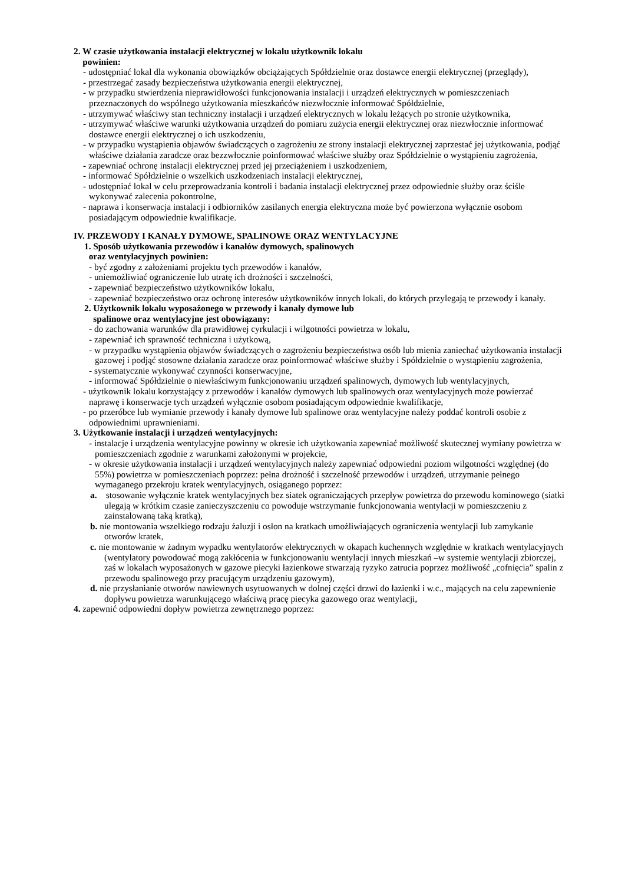2. W czasie użytkowania instalacji elektrycznej w lokalu użytkownik lokalu
powinien:
- udostępniać lokal dla wykonania obowiązków obciążających Spółdzielnie oraz dostawce energii elektrycznej (przeglądy),
- przestrzegać zasady bezpieczeństwa użytkowania energii elektrycznej,
- w przypadku stwierdzenia nieprawidłowości funkcjonowania instalacji i urządzeń elektrycznych w pomieszczeniach przeznaczonych do wspólnego użytkowania mieszkańców niezwłocznie informować Spółdzielnie,
- utrzymywać właściwy stan techniczny instalacji i urządzeń elektrycznych w lokalu leżących po stronie użytkownika,
- utrzymywać właściwe warunki użytkowania urządzeń do pomiaru zużycia energii elektrycznej oraz niezwłocznie informować dostawce energii elektrycznej o ich uszkodzeniu,
- w przypadku wystąpienia objawów świadczących o zagrożeniu ze strony instalacji elektrycznej zaprzestać jej użytkowania, podjąć właściwe działania zaradcze oraz bezzwłocznie poinformować właściwe służby oraz Spółdzielnie o wystąpieniu zagrożenia,
- zapewniać ochronę instalacji elektrycznej przed jej przeciążeniem i uszkodzeniem,
- informować Spółdzielnie o wszelkich uszkodzeniach instalacji elektrycznej,
- udostępniać lokal w celu przeprowadzania kontroli i badania instalacji elektrycznej przez odpowiednie służby oraz ściśle wykonywać zalecenia pokontrolne,
- naprawa i konserwacja instalacji i odbiorników zasilanych energia elektryczna może być powierzona wyłącznie osobom posiadającym odpowiednie kwalifikacje.
IV. PRZEWODY I KANAŁY DYMOWE, SPALINOWE ORAZ WENTYLACYJNE
1. Sposób użytkowania przewodów i kanałów dymowych, spalinowych
oraz wentylacyjnych powinien:
- być zgodny z założeniami projektu tych przewodów i kanałów,
- uniemożliwiać ograniczenie lub utratę ich drożności i szczelności,
- zapewniać bezpieczeństwo użytkowników lokalu,
- zapewniać bezpieczeństwo oraz ochronę interesów użytkowników innych lokali, do których przylegają te przewody i kanały.
2. Użytkownik lokalu wyposażonego w przewody i kanały dymowe lub
spalinowe oraz wentylacyjne jest obowiązany:
- do zachowania warunków dla prawidłowej cyrkulacji i wilgotności powietrza w lokalu,
- zapewniać ich sprawność techniczna i użytkową,
- w przypadku wystąpienia objawów świadczących o zagrożeniu bezpieczeństwa osób lub mienia zaniechać użytkowania instalacji gazowej i podjąć stosowne działania zaradcze oraz poinformować właściwe służby i Spółdzielnie o wystąpieniu zagrożenia,
- systematycznie wykonywać czynności konserwacyjne,
- informować Spółdzielnie o niewłaściwym funkcjonowaniu urządzeń spalinowych, dymowych lub wentylacyjnych,
- użytkownik lokalu korzystający z przewodów i kanałów dymowych lub spalinowych oraz wentylacyjnych może powierzać naprawę i konserwacje tych urządzeń wyłącznie osobom posiadającym odpowiednie kwalifikacje,
- po przeróbce lub wymianie przewody i kanały dymowe lub spalinowe oraz wentylacyjne należy poddać kontroli osobie z odpowiednimi uprawnieniami.
3. Użytkowanie instalacji i urządzeń wentylacyjnych:
- instalacje i urządzenia wentylacyjne powinny w okresie ich użytkowania zapewniać możliwość skutecznej wymiany powietrza w pomieszczeniach zgodnie z warunkami założonymi w projekcie,
- w okresie użytkowania instalacji i urządzeń wentylacyjnych należy zapewniać odpowiedni poziom wilgotności względnej (do 55%) powietrza w pomieszczeniach poprzez: pełna drożność i szczelność przewodów i urządzeń, utrzymanie pełnego wymaganego przekroju kratek wentylacyjnych, osiąganego poprzez:
a. stosowanie wyłącznie kratek wentylacyjnych bez siatek ograniczających przepływ powietrza do przewodu kominowego (siatki ulegają w krótkim czasie zanieczyszczeniu co powoduje wstrzymanie funkcjonowania wentylacji w pomieszczeniu z zainstalowaną taką kratką),
b. nie montowania wszelkiego rodzaju żaluzji i osłon na kratkach umożliwiających ograniczenia wentylacji lub zamykanie otworów kratek,
c. nie montowanie w żadnym wypadku wentylatorów elektrycznych w okapach kuchennych względnie w kratkach wentylacyjnych (wentylatory powodować mogą zakłócenia w funkcjonowaniu wentylacji innych mieszkań –w systemie wentylacji zbiorczej, zaś w lokalach wyposażonych w gazowe piecyki łazienkowe stwarzają ryzyko zatrucia poprzez możliwość „cofnięcia” spalin z przewodu spalinowego przy pracującym urządzeniu gazowym),
d. nie przysłanianie otworów nawiewnych usytuowanych w dolnej części drzwi do łazienki i w.c., mających na celu zapewnienie dopływu powietrza warunkującego właściwą pracę piecyka gazowego oraz wentylacji,
4. zapewnić odpowiedni dopływ powietrza zewnętrznego poprzez: